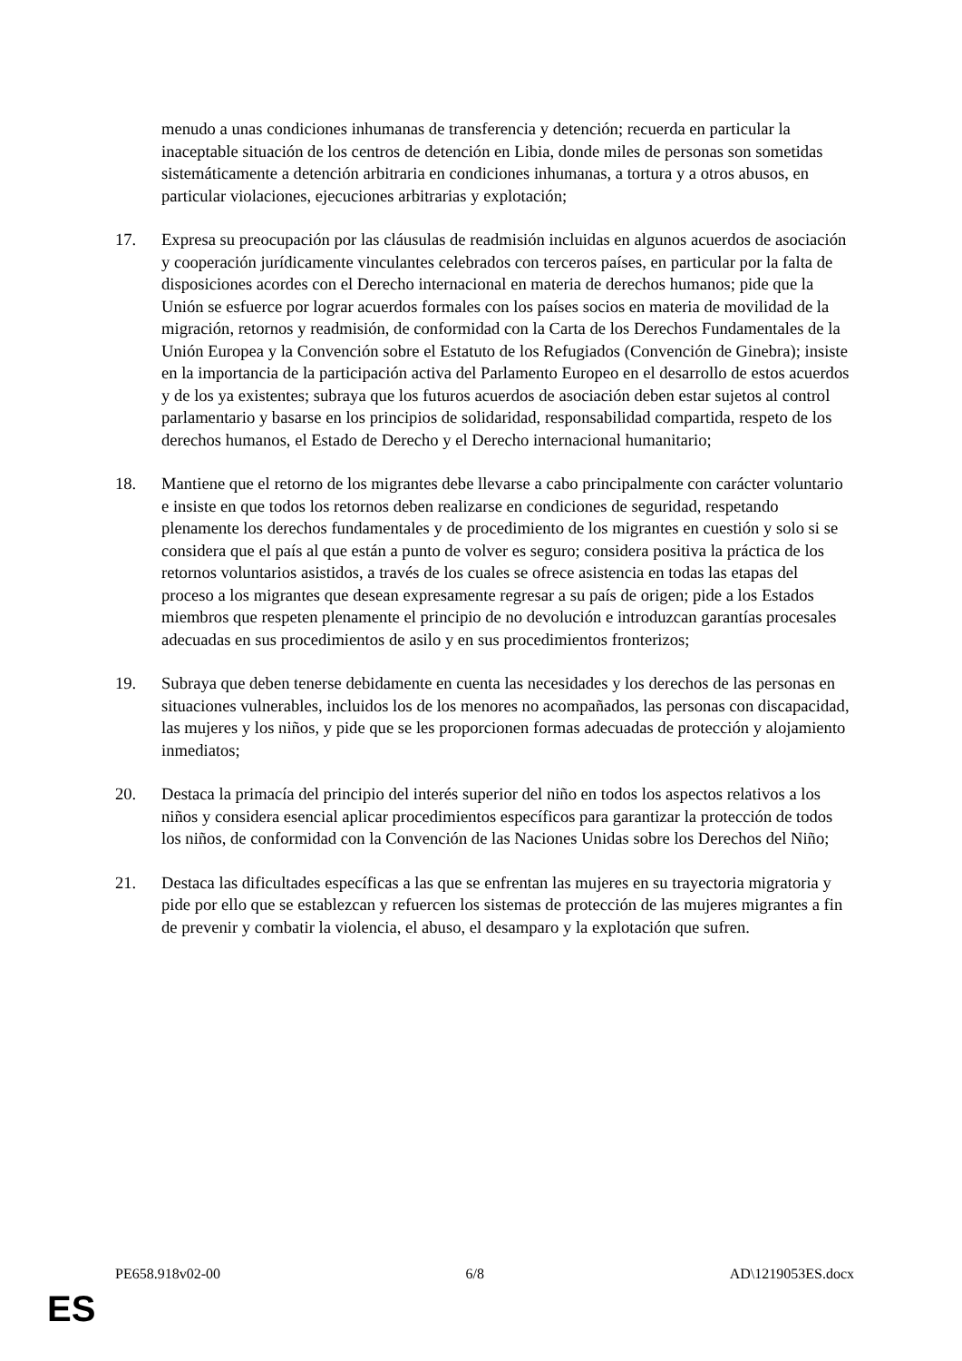menudo a unas condiciones inhumanas de transferencia y detención; recuerda en particular la inaceptable situación de los centros de detención en Libia, donde miles de personas son sometidas sistemáticamente a detención arbitraria en condiciones inhumanas, a tortura y a otros abusos, en particular violaciones, ejecuciones arbitrarias y explotación;
17. Expresa su preocupación por las cláusulas de readmisión incluidas en algunos acuerdos de asociación y cooperación jurídicamente vinculantes celebrados con terceros países, en particular por la falta de disposiciones acordes con el Derecho internacional en materia de derechos humanos; pide que la Unión se esfuerce por lograr acuerdos formales con los países socios en materia de movilidad de la migración, retornos y readmisión, de conformidad con la Carta de los Derechos Fundamentales de la Unión Europea y la Convención sobre el Estatuto de los Refugiados (Convención de Ginebra); insiste en la importancia de la participación activa del Parlamento Europeo en el desarrollo de estos acuerdos y de los ya existentes; subraya que los futuros acuerdos de asociación deben estar sujetos al control parlamentario y basarse en los principios de solidaridad, responsabilidad compartida, respeto de los derechos humanos, el Estado de Derecho y el Derecho internacional humanitario;
18. Mantiene que el retorno de los migrantes debe llevarse a cabo principalmente con carácter voluntario e insiste en que todos los retornos deben realizarse en condiciones de seguridad, respetando plenamente los derechos fundamentales y de procedimiento de los migrantes en cuestión y solo si se considera que el país al que están a punto de volver es seguro; considera positiva la práctica de los retornos voluntarios asistidos, a través de los cuales se ofrece asistencia en todas las etapas del proceso a los migrantes que desean expresamente regresar a su país de origen; pide a los Estados miembros que respeten plenamente el principio de no devolución e introduzcan garantías procesales adecuadas en sus procedimientos de asilo y en sus procedimientos fronterizos;
19. Subraya que deben tenerse debidamente en cuenta las necesidades y los derechos de las personas en situaciones vulnerables, incluidos los de los menores no acompañados, las personas con discapacidad, las mujeres y los niños, y pide que se les proporcionen formas adecuadas de protección y alojamiento inmediatos;
20. Destaca la primacía del principio del interés superior del niño en todos los aspectos relativos a los niños y considera esencial aplicar procedimientos específicos para garantizar la protección de todos los niños, de conformidad con la Convención de las Naciones Unidas sobre los Derechos del Niño;
21. Destaca las dificultades específicas a las que se enfrentan las mujeres en su trayectoria migratoria y pide por ello que se establezcan y refuercen los sistemas de protección de las mujeres migrantes a fin de prevenir y combatir la violencia, el abuso, el desamparo y la explotación que sufren.
PE658.918v02-00 6/8 AD\1219053ES.docx
ES